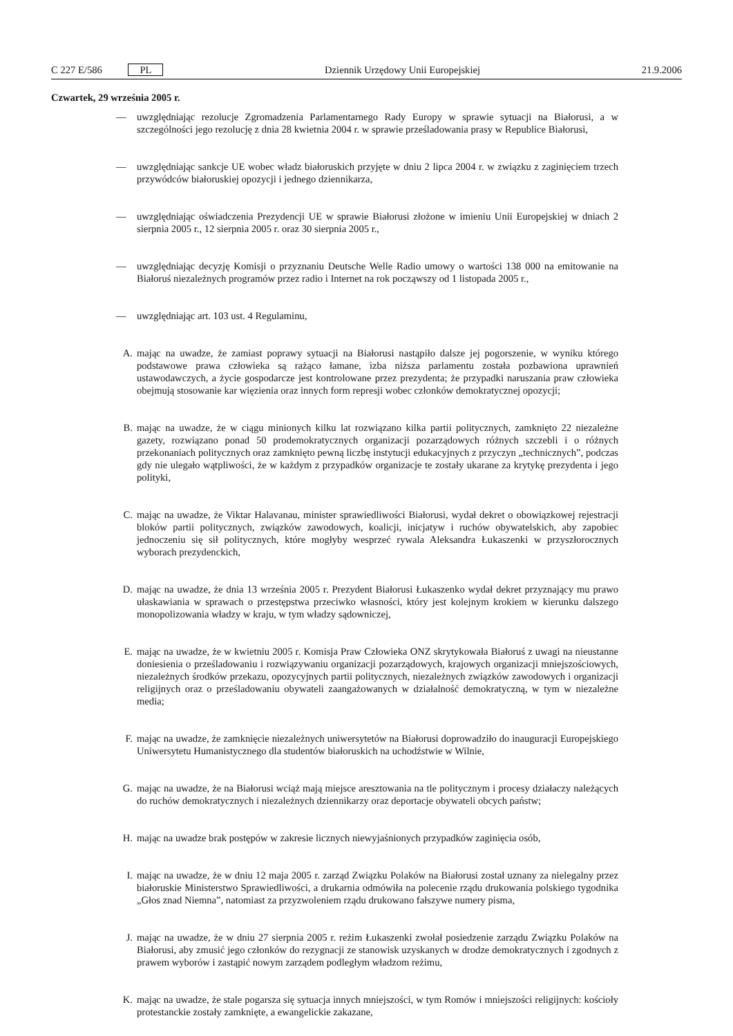C 227 E/586 PL Dziennik Urzędowy Unii Europejskiej 21.9.2006
Czwartek, 29 września 2005 r.
— uwzględniając rezolucje Zgromadzenia Parlamentarnego Rady Europy w sprawie sytuacji na Białorusi, a w szczególności jego rezolucję z dnia 28 kwietnia 2004 r. w sprawie prześladowania prasy w Republice Białorusi,
— uwzględniając sankcje UE wobec władz białoruskich przyjęte w dniu 2 lipca 2004 r. w związku z zaginięciem trzech przywódców białoruskiej opozycji i jednego dziennikarza,
— uwzględniając oświadczenia Prezydencji UE w sprawie Białorusi złożone w imieniu Unii Europejskiej w dniach 2 sierpnia 2005 r., 12 sierpnia 2005 r. oraz 30 sierpnia 2005 r.,
— uwzględniając decyzję Komisji o przyznaniu Deutsche Welle Radio umowy o wartości 138 000 na emitowanie na Białoruś niezależnych programów przez radio i Internet na rok począwszy od 1 listopada 2005 r.,
— uwzględniając art. 103 ust. 4 Regulaminu,
A. mając na uwadze, że zamiast poprawy sytuacji na Białorusi nastąpiło dalsze jej pogorszenie, w wyniku którego podstawowe prawa człowieka są rażąco łamane, izba niższa parlamentu została pozbawiona uprawnień ustawodawczych, a życie gospodarcze jest kontrolowane przez prezydenta; że przypadki naruszania praw człowieka obejmują stosowanie kar więzienia oraz innych form represji wobec członków demokratycznej opozycji;
B. mając na uwadze, że w ciągu minionych kilku lat rozwiązano kilka partii politycznych, zamknięto 22 niezależne gazety, rozwiązano ponad 50 prodemokratycznych organizacji pozarządowych różnych szczebli i o różnych przekonaniach politycznych oraz zamknięto pewną liczbę instytucji edukacyjnych z przyczyn „technicznych”, podczas gdy nie ulegało wątpliwości, że w każdym z przypadków organizacje te zostały ukarane za krytykę prezydenta i jego polityki,
C. mając na uwadze, że Viktar Halavanau, minister sprawiedliwości Białorusi, wydał dekret o obowiązkowej rejestracji bloków partii politycznych, związków zawodowych, koalicji, inicjatyw i ruchów obywatelskich, aby zapobiec jednoczeniu się sił politycznych, które mogłyby wesprzeć rywala Aleksandra Łukaszenki w przyszłorocznych wyborach prezydenckich,
D. mając na uwadze, że dnia 13 września 2005 r. Prezydent Białorusi Łukaszenko wydał dekret przyznający mu prawo ułaskawiania w sprawach o przestępstwa przeciwko własności, który jest kolejnym krokiem w kierunku dalszego monopolizowania władzy w kraju, w tym władzy sądowniczej,
E. mając na uwadze, że w kwietniu 2005 r. Komisja Praw Człowieka ONZ skrytykowała Białoruś z uwagi na nieustanne doniesienia o prześladowaniu i rozwiązywaniu organizacji pozarządowych, krajowych organizacji mniejszościowych, niezależnych środków przekazu, opozycyjnych partii politycznych, niezależnych związków zawodowych i organizacji religijnych oraz o prześladowaniu obywateli zaangażowanych w działalność demokratyczną, w tym w niezależne media;
F. mając na uwadze, że zamknięcie niezależnych uniwersytetów na Białorusi doprowadziło do inauguracji Europejskiego Uniwersytetu Humanistycznego dla studentów białoruskich na uchodźstwie w Wilnie,
G. mając na uwadze, że na Białorusi wciąż mają miejsce aresztowania na tle politycznym i procesy działaczy należących do ruchów demokratycznych i niezależnych dziennikarzy oraz deportacje obywateli obcych państw;
H. mając na uwadze brak postępów w zakresie licznych niewyjaśnionych przypadków zaginięcia osób,
I. mając na uwadze, że w dniu 12 maja 2005 r. zarząd Związku Polaków na Białorusi został uznany za nielegalny przez białoruskie Ministerstwo Sprawiedliwości, a drukarnia odmówiła na polecenie rządu drukowania polskiego tygodnika „Głos znad Niemna”, natomiast za przyzwoleniem rządu drukowano fałszywe numery pisma,
J. mając na uwadze, że w dniu 27 sierpnia 2005 r. reżim Łukaszenki zwołał posiedzenie zarządu Związku Polaków na Białorusi, aby zmusić jego członków do rezygnacji ze stanowisk uzyskanych w drodze demokratycznych i zgodnych z prawem wyborów i zastąpić nowym zarządem podległym władzom reżimu,
K. mając na uwadze, że stale pogarsza się sytuacja innych mniejszości, w tym Romów i mniejszości religijnych: kościoły protestanckie zostały zamknięte, a ewangelickie zakazane,